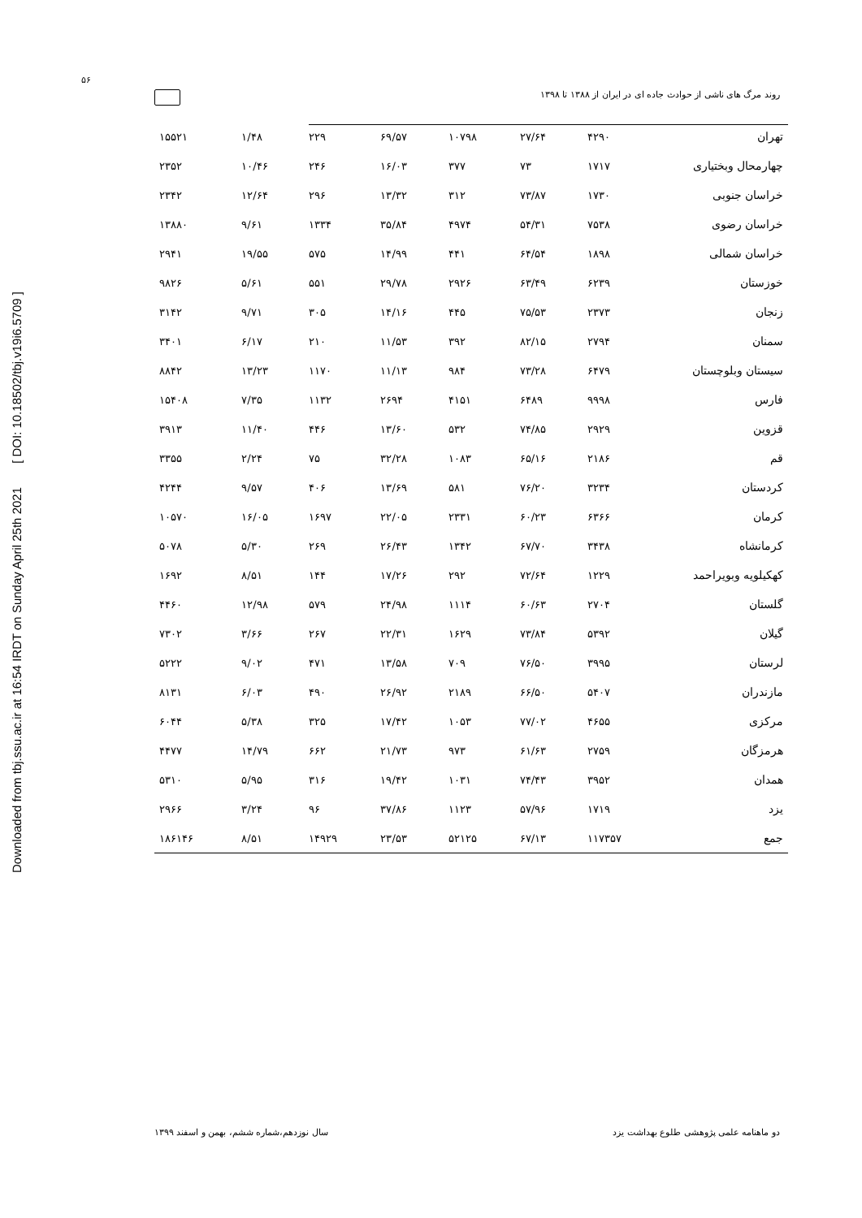Downloaded from tbj.ssu.ac.ir at 16:54 IRDT on Sunday April 25th 2021 [ DOI: 10.18502/tbj.v19i6.5709 ]
۵۶
روند مرگ های ناشی از حوادث جاده ای در ایران از ۱۳۸۸ تا ۱۳۹۸
| تهران | ۴۲۹۰ | ۲۷/۶۴ | ۱۰۷۹۸ | ۶۹/۵۷ | ۲۲۹ | ۱/۴۸ | ۱۵۵۲۱ |
| چهارمحال وبختیاری | ۱۷۱۷ | ۷۳ | ۳۷۷ | ۱۶/۰۳ | ۲۴۶ | ۱۰/۴۶ | ۲۳۵۲ |
| خراسان جنوبی | ۱۷۳۰ | ۷۳/۸۷ | ۳۱۲ | ۱۳/۳۲ | ۲۹۶ | ۱۲/۶۴ | ۲۳۴۲ |
| خراسان رضوی | ۷۵۳۸ | ۵۴/۳۱ | ۴۹۷۴ | ۳۵/۸۴ | ۱۳۳۴ | ۹/۶۱ | ۱۳۸۸۰ |
| خراسان شمالی | ۱۸۹۸ | ۶۴/۵۴ | ۴۴۱ | ۱۴/۹۹ | ۵۷۵ | ۱۹/۵۵ | ۲۹۴۱ |
| خوزستان | ۶۲۳۹ | ۶۳/۴۹ | ۲۹۲۶ | ۲۹/۷۸ | ۵۵۱ | ۵/۶۱ | ۹۸۲۶ |
| زنجان | ۲۳۷۳ | ۷۵/۵۳ | ۴۴۵ | ۱۴/۱۶ | ۳۰۵ | ۹/۷۱ | ۳۱۴۲ |
| سمنان | ۲۷۹۴ | ۸۲/۱۵ | ۳۹۲ | ۱۱/۵۳ | ۲۱۰ | ۶/۱۷ | ۳۴۰۱ |
| سیستان وبلوچستان | ۶۴۷۹ | ۷۳/۲۸ | ۹۸۴ | ۱۱/۱۳ | ۱۱۷۰ | ۱۳/۲۳ | ۸۸۴۲ |
| فارس | ۹۹۹۸ | ۶۴۸۹ | ۴۱۵۱ | ۲۶۹۴ | ۱۱۳۲ | ۷/۳۵ | ۱۵۴۰۸ |
| قزوین | ۲۹۲۹ | ۷۴/۸۵ | ۵۳۲ | ۱۳/۶۰ | ۴۴۶ | ۱۱/۴۰ | ۳۹۱۳ |
| قم | ۲۱۸۶ | ۶۵/۱۶ | ۱۰۸۳ | ۳۲/۲۸ | ۷۵ | ۲/۲۴ | ۳۳۵۵ |
| کردستان | ۳۲۳۴ | ۷۶/۲۰ | ۵۸۱ | ۱۳/۶۹ | ۴۰۶ | ۹/۵۷ | ۴۲۴۴ |
| کرمان | ۶۳۶۶ | ۶۰/۲۳ | ۲۳۳۱ | ۲۲/۰۵ | ۱۶۹۷ | ۱۶/۰۵ | ۱۰۵۷۰ |
| کرمانشاه | ۳۴۳۸ | ۶۷/۷۰ | ۱۳۴۲ | ۲۶/۴۳ | ۲۶۹ | ۵/۳۰ | ۵۰۷۸ |
| کهکیلویه وبویراحمد | ۱۲۲۹ | ۷۲/۶۴ | ۲۹۲ | ۱۷/۲۶ | ۱۴۴ | ۸/۵۱ | ۱۶۹۲ |
| گلستان | ۲۷۰۴ | ۶۰/۶۳ | ۱۱۱۴ | ۲۴/۹۸ | ۵۷۹ | ۱۲/۹۸ | ۴۴۶۰ |
| گیلان | ۵۳۹۲ | ۷۳/۸۴ | ۱۶۲۹ | ۲۲/۳۱ | ۲۶۷ | ۳/۶۶ | ۷۳۰۲ |
| لرستان | ۳۹۹۵ | ۷۶/۵۰ | ۷۰۹ | ۱۳/۵۸ | ۴۷۱ | ۹/۰۲ | ۵۲۲۲ |
| مازندران | ۵۴۰۷ | ۶۶/۵۰ | ۲۱۸۹ | ۲۶/۹۲ | ۴۹۰ | ۶/۰۳ | ۸۱۳۱ |
| مرکزی | ۴۶۵۵ | ۷۷/۰۲ | ۱۰۵۳ | ۱۷/۴۲ | ۳۲۵ | ۵/۳۸ | ۶۰۴۴ |
| هرمزگان | ۲۷۵۹ | ۶۱/۶۳ | ۹۷۳ | ۲۱/۷۳ | ۶۶۲ | ۱۴/۷۹ | ۴۴۷۷ |
| همدان | ۳۹۵۲ | ۷۴/۴۳ | ۱۰۳۱ | ۱۹/۴۲ | ۳۱۶ | ۵/۹۵ | ۵۳۱۰ |
| یزد | ۱۷۱۹ | ۵۷/۹۶ | ۱۱۲۳ | ۳۷/۸۶ | ۹۶ | ۳/۲۴ | ۲۹۶۶ |
| جمع | ۱۱۷۳۵۷ | ۶۷/۱۳ | ۵۲۱۲۵ | ۲۳/۵۳ | ۱۴۹۲۹ | ۸/۵۱ | ۱۸۶۱۴۶ |
دو ماهنامه علمی پژوهشی طلوع بهداشت یزد سال نوزدهم،شماره ششم، بهمن و اسفند ۱۳۹۹